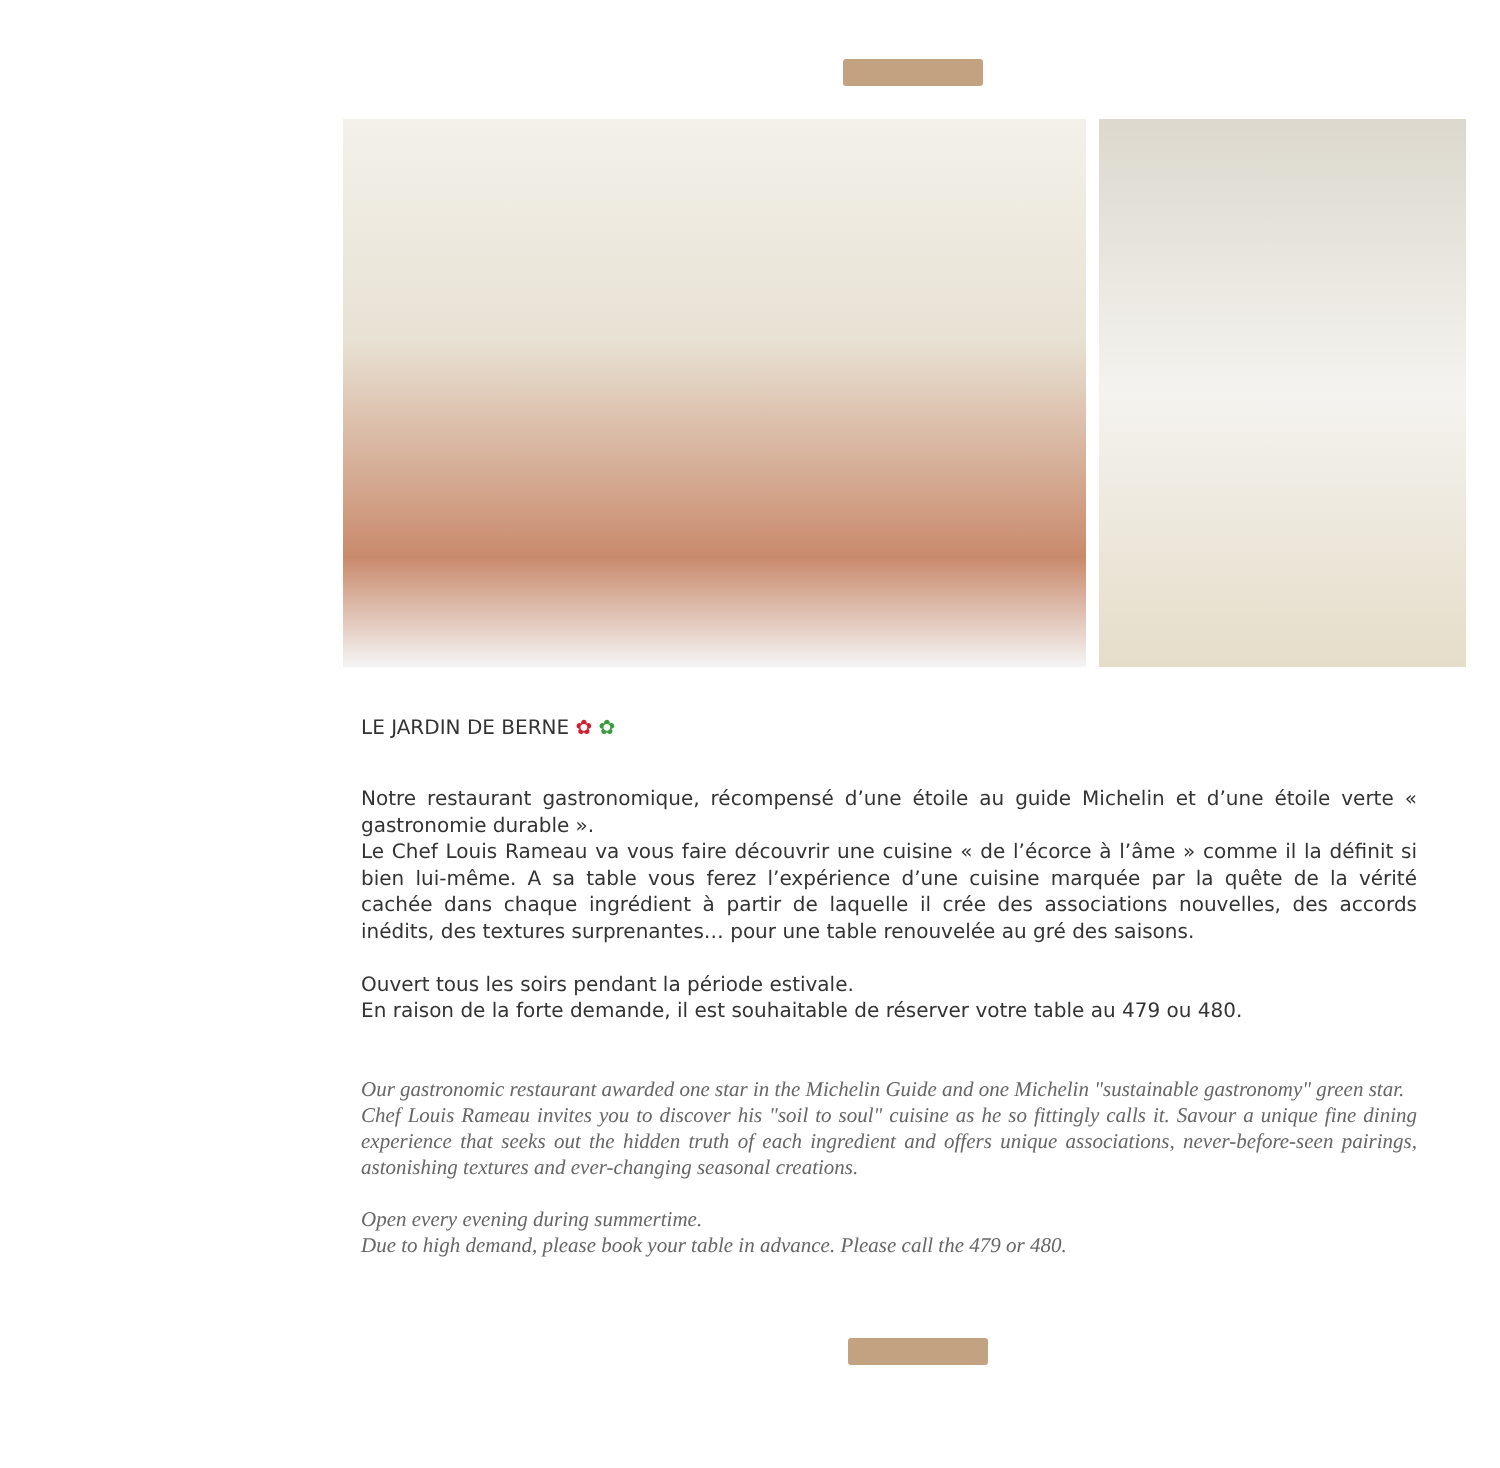LE JARDIN DE BERNE ✿ ✿
Notre restaurant gastronomique, récompensé d’une étoile au guide Michelin et d’une étoile verte « gastronomie durable ».
Le Chef Louis Rameau va vous faire découvrir une cuisine « de l’écorce à l’âme » comme il la définit si bien lui-même. A sa table vous ferez l’expérience d’une cuisine marquée par la quête de la vérité cachée dans chaque ingrédient à partir de laquelle il crée des associations nouvelles, des accords inédits, des textures surprenantes… pour une table renouvelée au gré des saisons.
Ouvert tous les soirs pendant la période estivale.
En raison de la forte demande, il est souhaitable de réserver votre table au 479 ou 480.
Our gastronomic restaurant awarded one star in the Michelin Guide and one Michelin "sustainable gastronomy" green star.
Chef Louis Rameau invites you to discover his "soil to soul" cuisine as he so fittingly calls it. Savour a unique fine dining experience that seeks out the hidden truth of each ingredient and offers unique associations, never-before-seen pairings, astonishing textures and ever-changing seasonal creations.
Open every evening during summertime.
Due to high demand, please book your table in advance. Please call the 479 or 480.